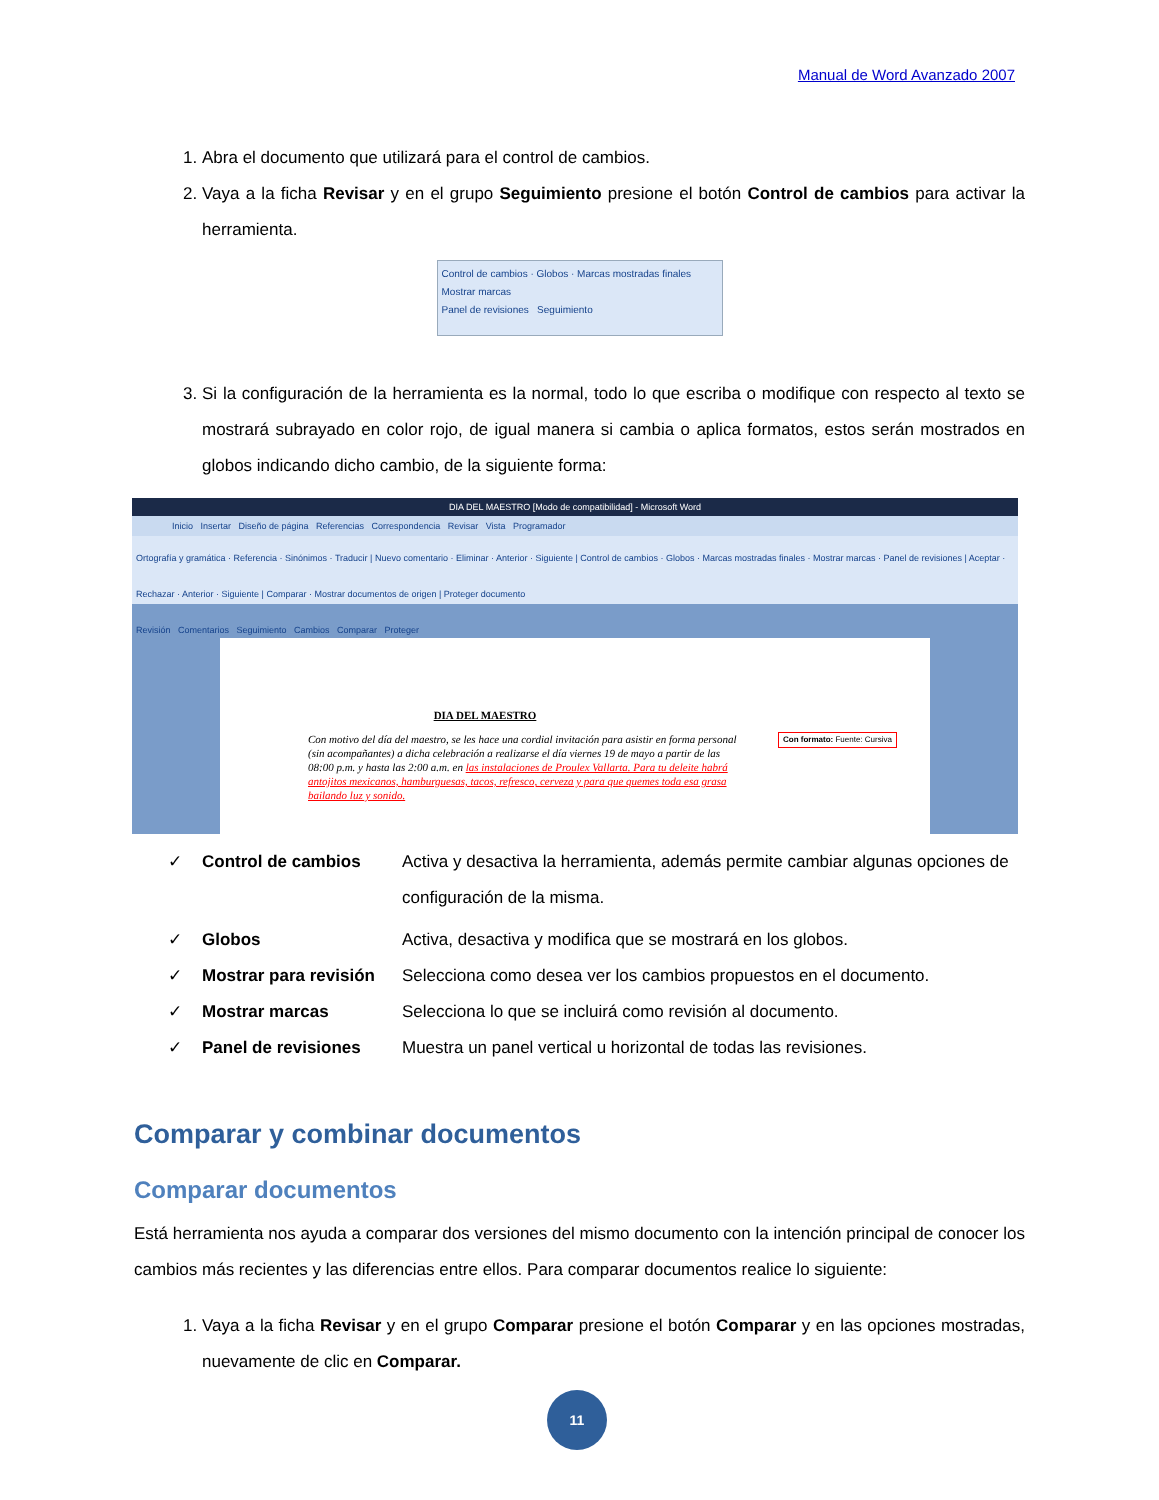Manual de Word Avanzado 2007
1. Abra el documento que utilizará para el control de cambios.
2. Vaya a la ficha Revisar y en el grupo Seguimiento presione el botón Control de cambios para activar la herramienta.
Control de cambios · Globos · Marcas mostradas finales
Mostrar marcas
Panel de revisiones Seguimiento
3. Si la configuración de la herramienta es la normal, todo lo que escriba o modifique con respecto al texto se mostrará subrayado en color rojo, de igual manera si cambia o aplica formatos, estos serán mostrados en globos indicando dicho cambio, de la siguiente forma:
DIA DEL MAESTRO [Modo de compatibilidad] - Microsoft Word
Inicio Insertar Diseño de página Referencias Correspondencia Revisar Vista Programador
Ortografía y gramática · Referencia · Sinónimos · Traducir | Nuevo comentario · Eliminar · Anterior · Siguiente | Control de cambios · Globos · Marcas mostradas finales · Mostrar marcas · Panel de revisiones | Aceptar · Rechazar · Anterior · Siguiente | Comparar · Mostrar documentos de origen | Proteger documento
Revisión Comentarios Seguimiento Cambios Comparar Proteger
DIA DEL MAESTRO
Con motivo del día del maestro, se les hace una cordial invitación para asistir en forma personal (sin acompañantes) a dicha celebración a realizarse el día viernes 19 de mayo a partir de las 08:00 p.m. y hasta las 2:00 a.m. en las instalaciones de Proulex Vallarta. Para tu deleite habrá antojitos mexicanos, hamburguesas, tacos, refresco, cerveza y para que quemes toda esa grasa bailando luz y sonido.
Con formato: Fuente: Cursiva
✓ Control de cambios Activa y desactiva la herramienta, además permite cambiar algunas opciones de configuración de la misma.
✓ Globos Activa, desactiva y modifica que se mostrará en los globos.
✓ Mostrar para revisión Selecciona como desea ver los cambios propuestos en el documento.
✓ Mostrar marcas Selecciona lo que se incluirá como revisión al documento.
✓ Panel de revisiones Muestra un panel vertical u horizontal de todas las revisiones.
Comparar y combinar documentos
Comparar documentos
Está herramienta nos ayuda a comparar dos versiones del mismo documento con la intención principal de conocer los cambios más recientes y las diferencias entre ellos. Para comparar documentos realice lo siguiente:
1. Vaya a la ficha Revisar y en el grupo Comparar presione el botón Comparar y en las opciones mostradas, nuevamente de clic en Comparar.
11